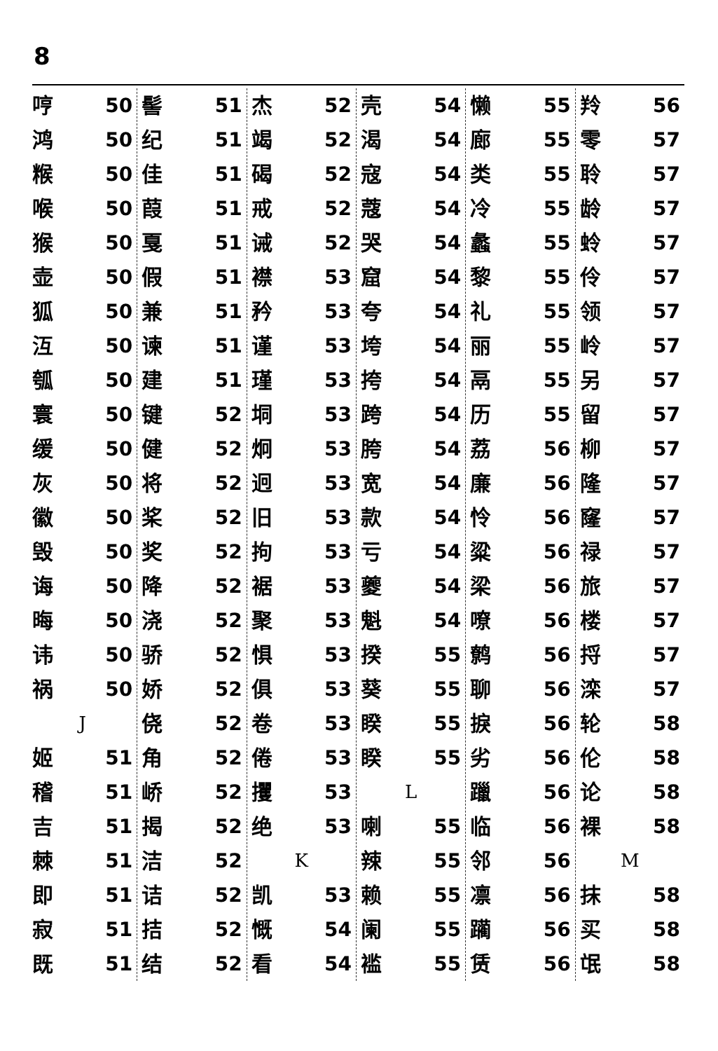8
哼 50
鸿 50
糇 50
喉 50
猴 50
壶 50
狐 50
沍 50
瓠 50
寰 50
缓 50
灰 50
徽 50
毁 50
诲 50
晦 50
讳 50
祸 50
J
姬 51
稽 51
吉 51
棘 51
即 51
寂 51
既 51
髻 51
纪 51
佳 51
葭 51
戛 51
假 51
兼 51
谏 51
建 51
键 52
健 52
将 52
桨 52
奖 52
降 52
浇 52
骄 52
娇 52
侥 52
角 52
峤 52
揭 52
洁 52
诘 52
拮 52
结 52
杰 52
竭 52
碣 52
戒 52
诫 52
襟 53
矜 53
谨 53
瑾 53
垌 53
炯 53
迥 53
旧 53
拘 53
裾 53
聚 53
惧 53
俱 53
卷 53
倦 53
攫 53
绝 53
K
凯 53
慨 54
看 54
壳 54
渴 54
寇 54
蔻 54
哭 54
窟 54
夸 54
垮 54
挎 54
跨 54
胯 54
宽 54
款 54
亏 54
夔 54
魁 54
揆 55
葵 55
睽 55
睽 55
L
喇 55
辣 55
赖 55
阑 55
褴 55
懒 55
廊 55
类 55
冷 55
蠡 55
黎 55
礼 55
丽 55
鬲 55
历 55
荔 56
廉 56
怜 56
粱 56
梁 56
嘹 56
鹩 56
聊 56
捩 56
劣 56
躐 56
临 56
邻 56
凛 56
躏 56
赁 56
羚 56
零 57
聆 57
龄 57
蛉 57
伶 57
领 57
岭 57
另 57
留 57
柳 57
隆 57
窿 57
禄 57
旅 57
楼 57
捋 57
滦 57
轮 58
伦 58
论 58
裸 58
M
抹 58
买 58
氓 58